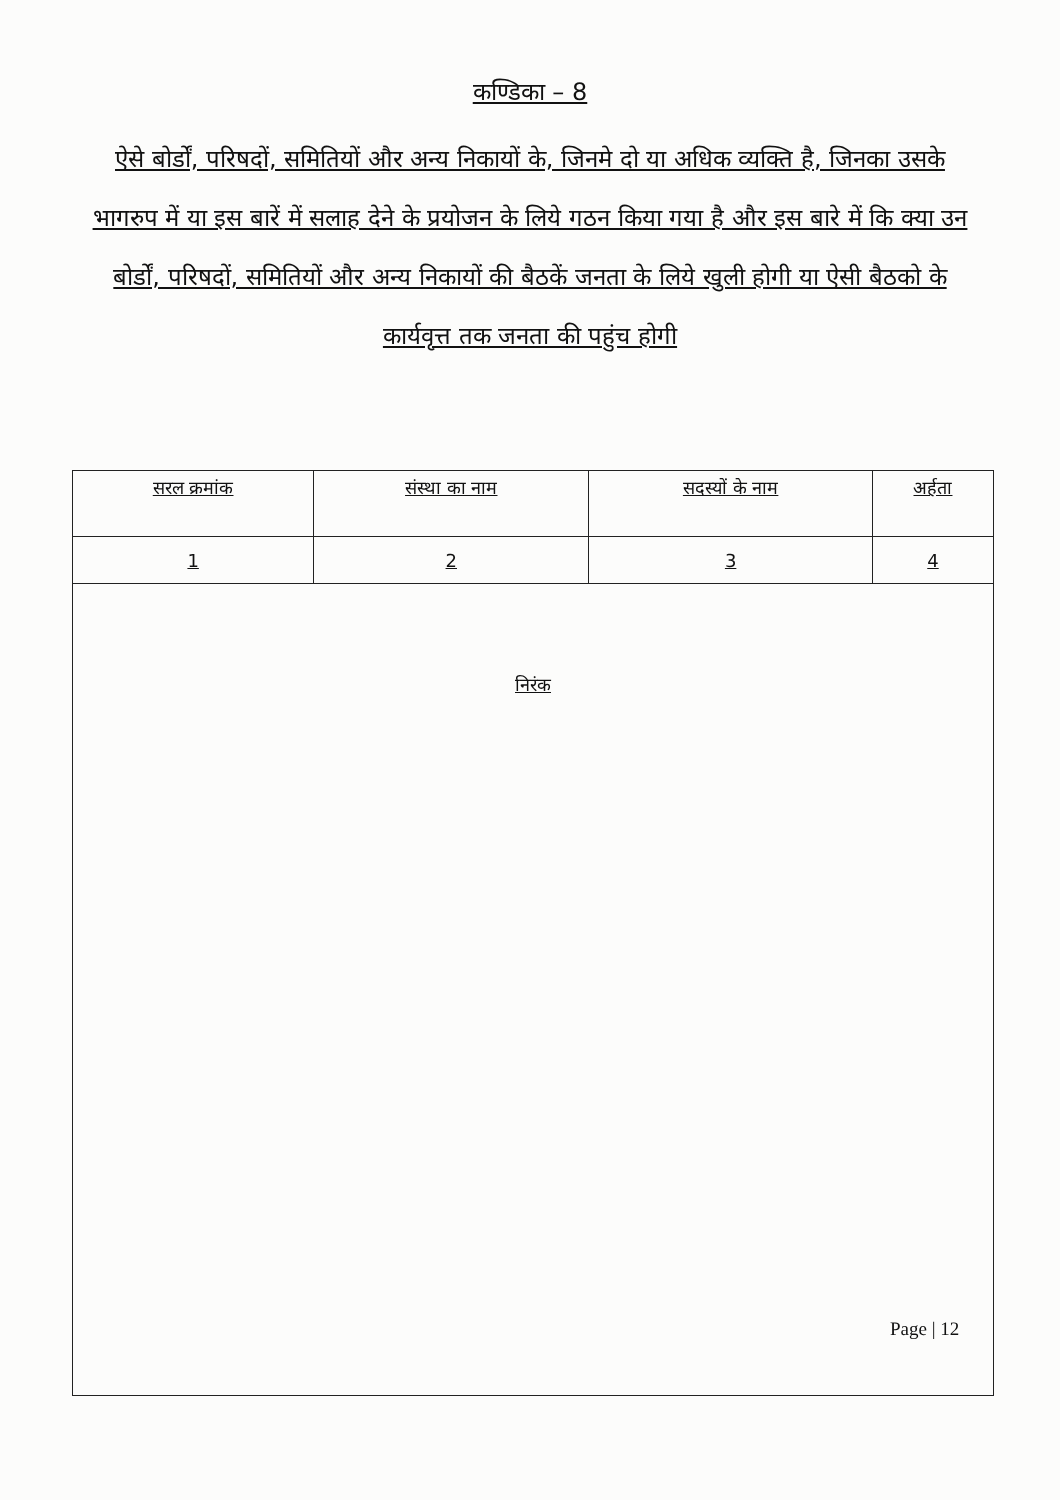कण्डिका – 8
ऐसे बोर्डों, परिषदों, समितियों और अन्य निकायों के, जिनमे दो या अधिक व्यक्ति है, जिनका उसके भागरुप में या इस बारें में सलाह देने के प्रयोजन के लिये गठन किया गया है और इस बारे में कि क्या उन बोर्डों, परिषदों, समितियों और अन्य निकायों की बैठकें जनता के लिये खुली होगी या ऐसी बैठको के कार्यवृत्त तक जनता की पहुंच होगी
| सरल क्रमांक | संस्था का नाम | सदस्यों के नाम | अर्हता |
| --- | --- | --- | --- |
| 1 | 2 | 3 | 4 |
| निरंक | | | |
Page | 12